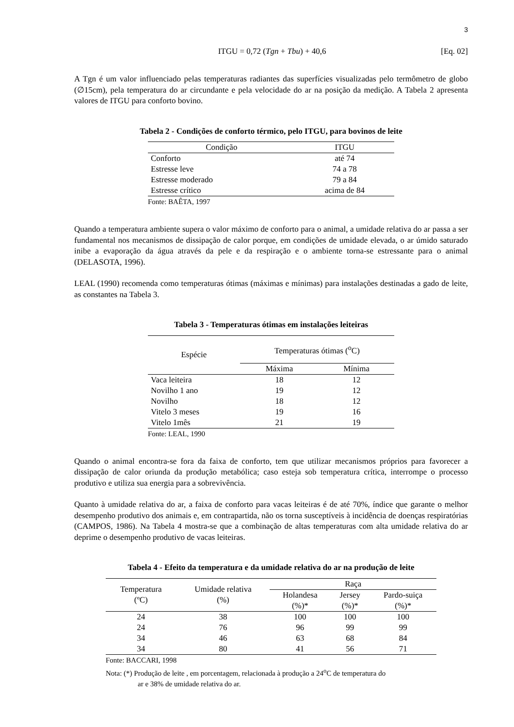3
ITGU = 0,72 (Tgn + Tbu) + 40,6 [Eq. 02]
A Tgn é um valor influenciado pelas temperaturas radiantes das superfícies visualizadas pelo termômetro de globo (∅15cm), pela temperatura do ar circundante e pela velocidade do ar na posição da medição. A Tabela 2 apresenta valores de ITGU para conforto bovino.
Tabela 2 - Condições de conforto térmico, pelo ITGU, para bovinos de leite
| Condição | ITGU |
| --- | --- |
| Conforto | até 74 |
| Estresse leve | 74 a 78 |
| Estresse moderado | 79 a 84 |
| Estresse crítico | acima de 84 |
| Fonte: BAÊTA, 1997 | |
Quando a temperatura ambiente supera o valor máximo de conforto para o animal, a umidade relativa do ar passa a ser fundamental nos mecanismos de dissipação de calor porque, em condições de umidade elevada, o ar úmido saturado inibe a evaporação da água através da pele e da respiração e o ambiente torna-se estressante para o animal (DELASOTA, 1996).
LEAL (1990) recomenda como temperaturas ótimas (máximas e mínimas) para instalações destinadas a gado de leite, as constantes na Tabela 3.
Tabela 3 - Temperaturas ótimas em instalações leiteiras
| Espécie | Temperaturas ótimas (<sup>o</sup>C) | |
| --- | --- | --- |
| | Máxima | Mínima |
| Vaca leiteira | 18 | 12 |
| Novilho 1 ano | 19 | 12 |
| Novilho | 18 | 12 |
| Vitelo 3 meses | 19 | 16 |
| Vitelo 1mês | 21 | 19 |
| Fonte: LEAL, 1990 | | |
Quando o animal encontra-se fora da faixa de conforto, tem que utilizar mecanismos próprios para favorecer a dissipação de calor oriunda da produção metabólica; caso esteja sob temperatura crítica, interrompe o processo produtivo e utiliza sua energia para a sobrevivência.
Quanto à umidade relativa do ar, a faixa de conforto para vacas leiteiras é de até 70%, índice que garante o melhor desempenho produtivo dos animais e, em contrapartida, não os torna susceptíveis à incidência de doenças respiratórias (CAMPOS, 1986). Na Tabela 4 mostra-se que a combinação de altas temperaturas com alta umidade relativa do ar deprime o desempenho produtivo de vacas leiteiras.
Tabela 4 - Efeito da temperatura e da umidade relativa do ar na produção de leite
| Temperatura (ºC) | Umidade relativa (%) | Raça | | |
| --- | --- | --- | --- | --- |
| | | Holandesa (%)* | Jersey (%)* | Pardo-suiça (%)* |
| 24 | 38 | 100 | 100 | 100 |
| 24 | 76 | 96 | 99 | 99 |
| 34 | 46 | 63 | 68 | 84 |
| 34 | 80 | 41 | 56 | 71 |
| Fonte: BACCARI, 1998 | | | | |
| Nota: (*) Produção de leite , em porcentagem, relacionada à produção a 24<sup>o</sup>C de temperatura do ar e 38% de umidade relativa do ar. | | | | |